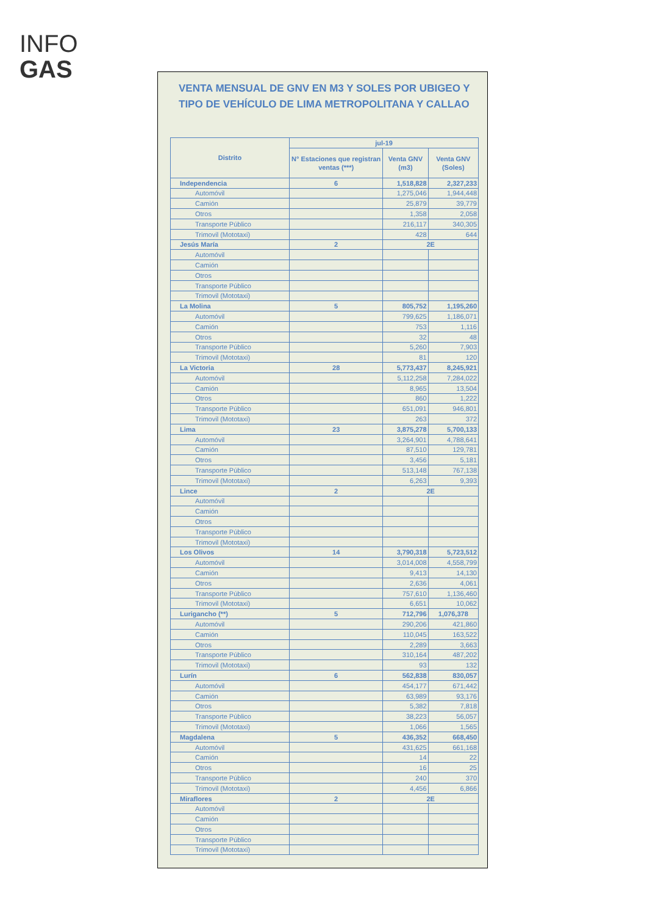INFO
GAS
VENTA MENSUAL DE GNV EN M3 Y SOLES POR UBIGEO Y TIPO DE VEHÍCULO DE LIMA METROPOLITANA Y CALLAO
| Distrito | jul-19 | | |
| --- | --- | --- | --- |
| | N° Estaciones que registran ventas (***) | Venta GNV (m3) | Venta GNV (Soles) |
| Independencia | 6 | 1,518,828 | 2,327,233 |
| Automóvil | | 1,275,046 | 1,944,448 |
| Camión | | 25,879 | 39,779 |
| Otros | | 1,358 | 2,058 |
| Transporte Público | | 216,117 | 340,305 |
| Trimovil (Mototaxi) | | 428 | 644 |
| Jesús María | 2 | 2E | |
| Automóvil | | | |
| Camión | | | |
| Otros | | | |
| Transporte Público | | | |
| Trimovil (Mototaxi) | | | |
| La Molina | 5 | 805,752 | 1,195,260 |
| Automóvil | | 799,625 | 1,186,071 |
| Camión | | 753 | 1,116 |
| Otros | | 32 | 48 |
| Transporte Público | | 5,260 | 7,903 |
| Trimovil (Mototaxi) | | 81 | 120 |
| La Victoria | 28 | 5,773,437 | 8,245,921 |
| Automóvil | | 5,112,258 | 7,284,022 |
| Camión | | 8,965 | 13,504 |
| Otros | | 860 | 1,222 |
| Transporte Público | | 651,091 | 946,801 |
| Trimovil (Mototaxi) | | 263 | 372 |
| Lima | 23 | 3,875,278 | 5,700,133 |
| Automóvil | | 3,264,901 | 4,788,641 |
| Camión | | 87,510 | 129,781 |
| Otros | | 3,456 | 5,181 |
| Transporte Público | | 513,148 | 767,138 |
| Trimovil (Mototaxi) | | 6,263 | 9,393 |
| Lince | 2 | 2E | |
| Automóvil | | | |
| Camión | | | |
| Otros | | | |
| Transporte Público | | | |
| Trimovil (Mototaxi) | | | |
| Los Olivos | 14 | 3,790,318 | 5,723,512 |
| Automóvil | | 3,014,008 | 4,558,799 |
| Camión | | 9,413 | 14,130 |
| Otros | | 2,636 | 4,061 |
| Transporte Público | | 757,610 | 1,136,460 |
| Trimovil (Mototaxi) | | 6,651 | 10,062 |
| Lurigancho (**) | 5 | 712,796 | 1,076,378 |
| Automóvil | | 290,206 | 421,860 |
| Camión | | 110,045 | 163,522 |
| Otros | | 2,289 | 3,663 |
| Transporte Público | | 310,164 | 487,202 |
| Trimovil (Mototaxi) | | 93 | 132 |
| Lurín | 6 | 562,838 | 830,057 |
| Automóvil | | 454,177 | 671,442 |
| Camión | | 63,989 | 93,176 |
| Otros | | 5,382 | 7,818 |
| Transporte Público | | 38,223 | 56,057 |
| Trimovil (Mototaxi) | | 1,066 | 1,565 |
| Magdalena | 5 | 436,352 | 668,450 |
| Automóvil | | 431,625 | 661,168 |
| Camión | | 14 | 22 |
| Otros | | 16 | 25 |
| Transporte Público | | 240 | 370 |
| Trimovil (Mototaxi) | | 4,456 | 6,866 |
| Miraflores | 2 | 2E | |
| Automóvil | | | |
| Camión | | | |
| Otros | | | |
| Transporte Público | | | |
| Trimovil (Mototaxi) | | | |